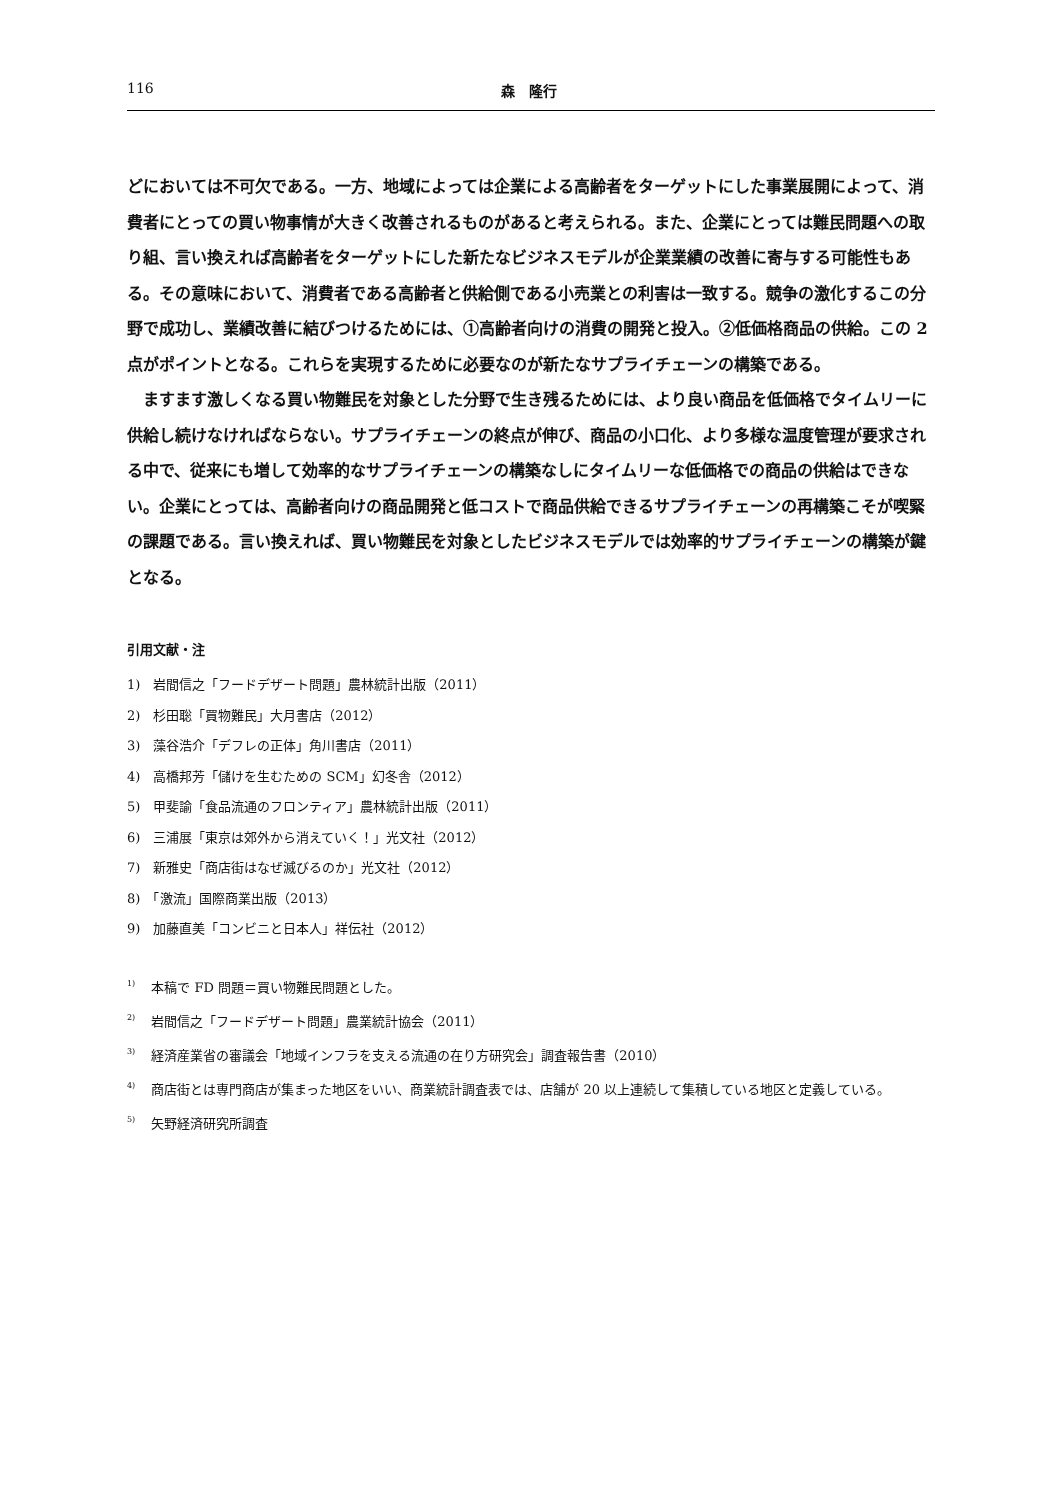116 森　隆行
どにおいては不可欠である。一方、地域によっては企業による高齢者をターゲットにした事業展開によって、消費者にとっての買い物事情が大きく改善されるものがあると考えられる。また、企業にとっては難民問題への取り組、言い換えれば高齢者をターゲットにした新たなビジネスモデルが企業業績の改善に寄与する可能性もある。その意味において、消費者である高齢者と供給側である小売業との利害は一致する。競争の激化するこの分野で成功し、業績改善に結びつけるためには、①高齢者向けの消費の開発と投入。②低価格商品の供給。この 2 点がポイントとなる。これらを実現するために必要なのが新たなサプライチェーンの構築である。
ますます激しくなる買い物難民を対象とした分野で生き残るためには、より良い商品を低価格でタイムリーに供給し続けなければならない。サプライチェーンの終点が伸び、商品の小口化、より多様な温度管理が要求される中で、従来にも増して効率的なサプライチェーンの構築なしにタイムリーな低価格での商品の供給はできない。企業にとっては、高齢者向けの商品開発と低コストで商品供給できるサプライチェーンの再構築こそが喫緊の課題である。言い換えれば、買い物難民を対象としたビジネスモデルでは効率的サプライチェーンの構築が鍵となる。
引用文献・注
1)　岩間信之「フードデザート問題」農林統計出版（2011）
2)　杉田聡「買物難民」大月書店（2012）
3)　藻谷浩介「デフレの正体」角川書店（2011）
4)　高橋邦芳「儲けを生むための SCM」幻冬舎（2012）
5)　甲斐諭「食品流通のフロンティア」農林統計出版（2011）
6)　三浦展「東京は郊外から消えていく！」光文社（2012）
7)　新雅史「商店街はなぜ滅びるのか」光文社（2012）
8)　「激流」国際商業出版（2013）
9)　加藤直美「コンビニと日本人」祥伝社（2012）
<sup>1)</sup> 本稿で FD 問題＝買い物難民問題とした。
<sup>2)</sup> 岩間信之「フードデザート問題」農業統計協会（2011）
<sup>3)</sup> 経済産業省の審議会「地域インフラを支える流通の在り方研究会」調査報告書（2010）
<sup>4)</sup> 商店街とは専門商店が集まった地区をいい、商業統計調査表では、店舗が 20 以上連続して集積している地区と定義している。
<sup>5)</sup> 矢野経済研究所調査